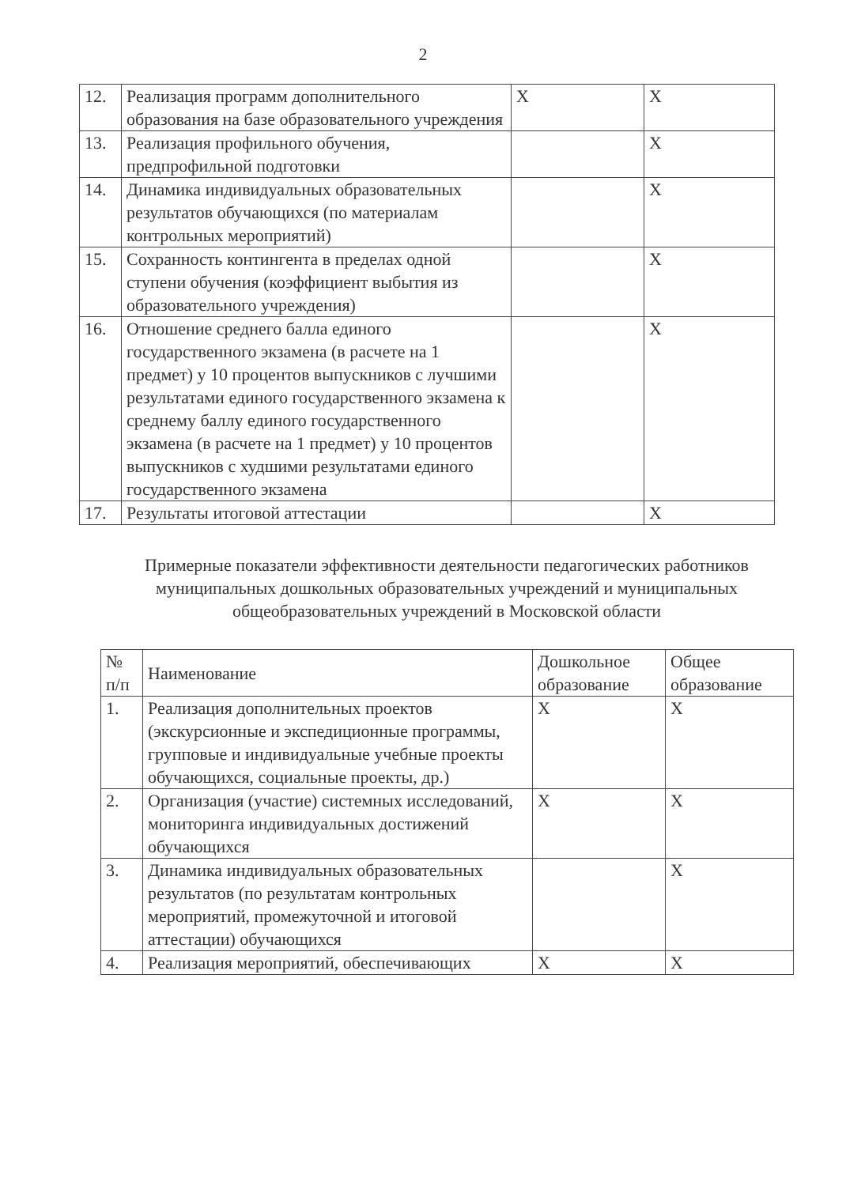2
| 12. | Реализация программ дополнительного образования на базе образовательного учреждения | X | X |
| 13. | Реализация профильного обучения, предпрофильной подготовки | | X |
| 14. | Динамика индивидуальных образовательных результатов обучающихся (по материалам контрольных мероприятий) | | X |
| 15. | Сохранность контингента в пределах одной ступени обучения (коэффициент выбытия из образовательного учреждения) | | X |
| 16. | Отношение среднего балла единого государственного экзамена (в расчете на 1 предмет) у 10 процентов выпускников с лучшими результатами единого государственного экзамена к среднему баллу единого государственного экзамена (в расчете на 1 предмет) у 10 процентов выпускников с худшими результатами единого государственного экзамена | | X |
| 17. | Результаты итоговой аттестации | | X |
Примерные показатели эффективности деятельности педагогических работников муниципальных дошкольных образовательных учреждений и муниципальных общеобразовательных учреждений в Московской области
| № п/п | Наименование | Дошкольное образование | Общее образование |
| --- | --- | --- | --- |
| 1. | Реализация дополнительных проектов (экскурсионные и экспедиционные программы, групповые и индивидуальные учебные проекты обучающихся, социальные проекты, др.) | X | X |
| 2. | Организация (участие) системных исследований, мониторинга индивидуальных достижений обучающихся | X | X |
| 3. | Динамика индивидуальных образовательных результатов (по результатам контрольных мероприятий, промежуточной и итоговой аттестации) обучающихся | | X |
| 4. | Реализация мероприятий, обеспечивающих | X | X |